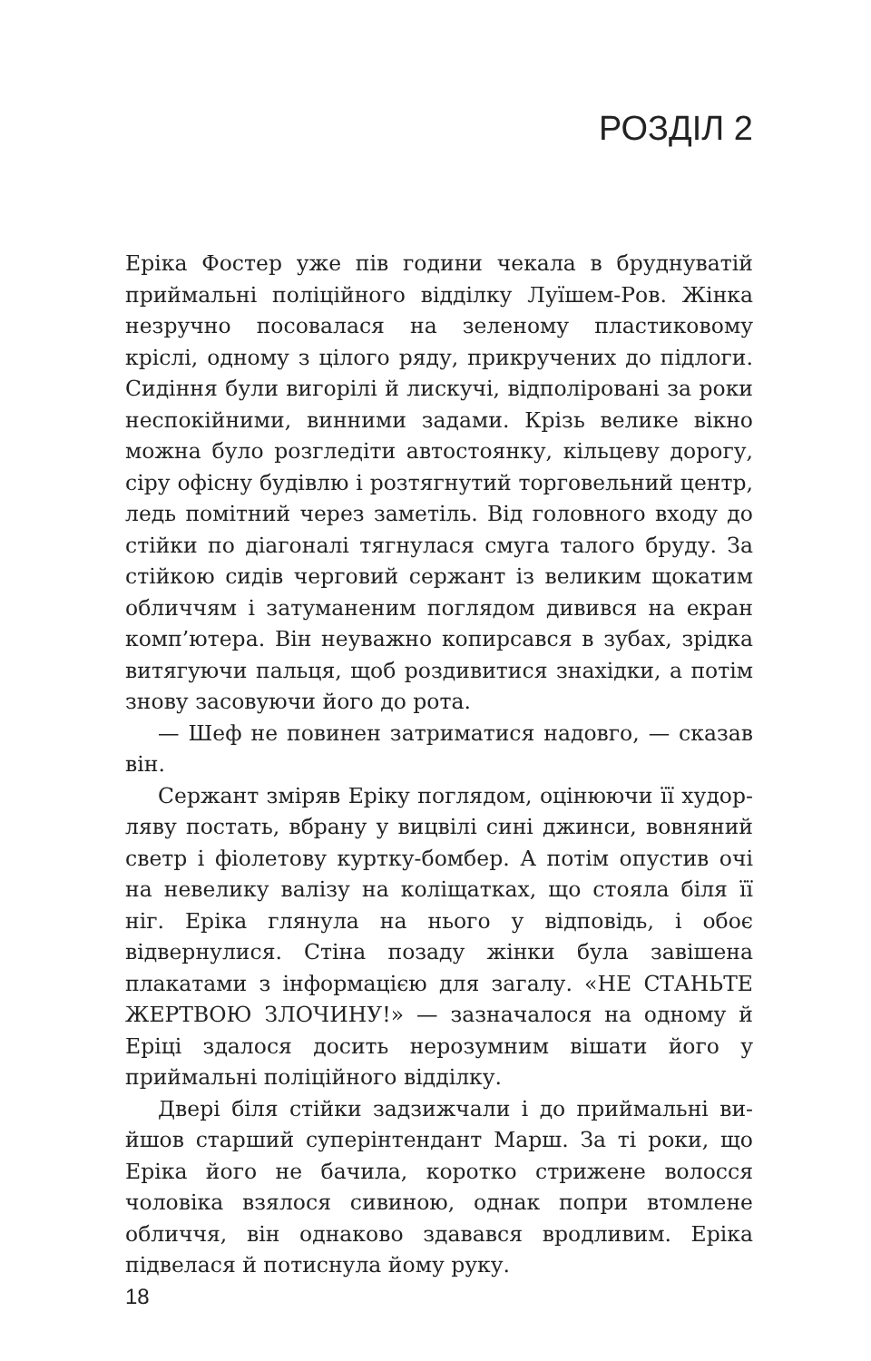РОЗДІЛ 2
Еріка Фостер уже пів години чекала в брудну­ватій приймальні поліційного відділку Луїшем-Ров. Жінка незручно посовалася на зеленому пластиковому кріслі, одному з цілого ряду, прикручених до підлоги. Сидіння були вигорілі й лискучі, відпoліровані за роки неспо­кійними, винними задами. Крізь велике вікно можна було розгледіти автостоянку, кільцеву дорогу, сіру офісну будівлю і розтягнутий торговельний центр, ледь помітний через заметіль. Від головного входу до стійки по діагоналі тягнулася смуга талого бруду. За стійкою сидів черговий сержант із великим щокатим обличчям і затуманеним поглядом дивився на екран комп’ютера. Він неуважно копирсався в зубах, зрідка витягуючи пальця, щоб роздивитися знахідки, а потім знову засо­вуючи його до рота.
— Шеф не повинен затриматися надовго, — сказав він.
Сержант зміряв Еріку поглядом, оцінюючи її худор­ляву постать, вбрану у вицвілі сині джинси, вовняний светр і фіолетову куртку-бомбер. А потім опустив очі на невелику валізу на коліщатках, що стояла біля її ніг. Еріка глянула на нього у відповідь, і обоє відвернулися. Стіна позаду жінки була завішена плакатами з інфор­мацією для загалу. «НЕ СТАНЬТЕ ЖЕРТВОЮ ЗЛОЧИ­НУ!» — зазначалося на одному й Еріці здалося досить нерозумним вішати його у приймальні поліційного відділку.
Двері біля стійки задзижчали і до приймальні ви­йшов старший суперінтендант Марш. За ті роки, що Ері­ка його не бачила, коротко стрижене волосся чоловіка взялося сивиною, однак попри втомлене обличчя, він однаково здавався вродливим. Еріка підвелася й потис­нула йому руку.
18